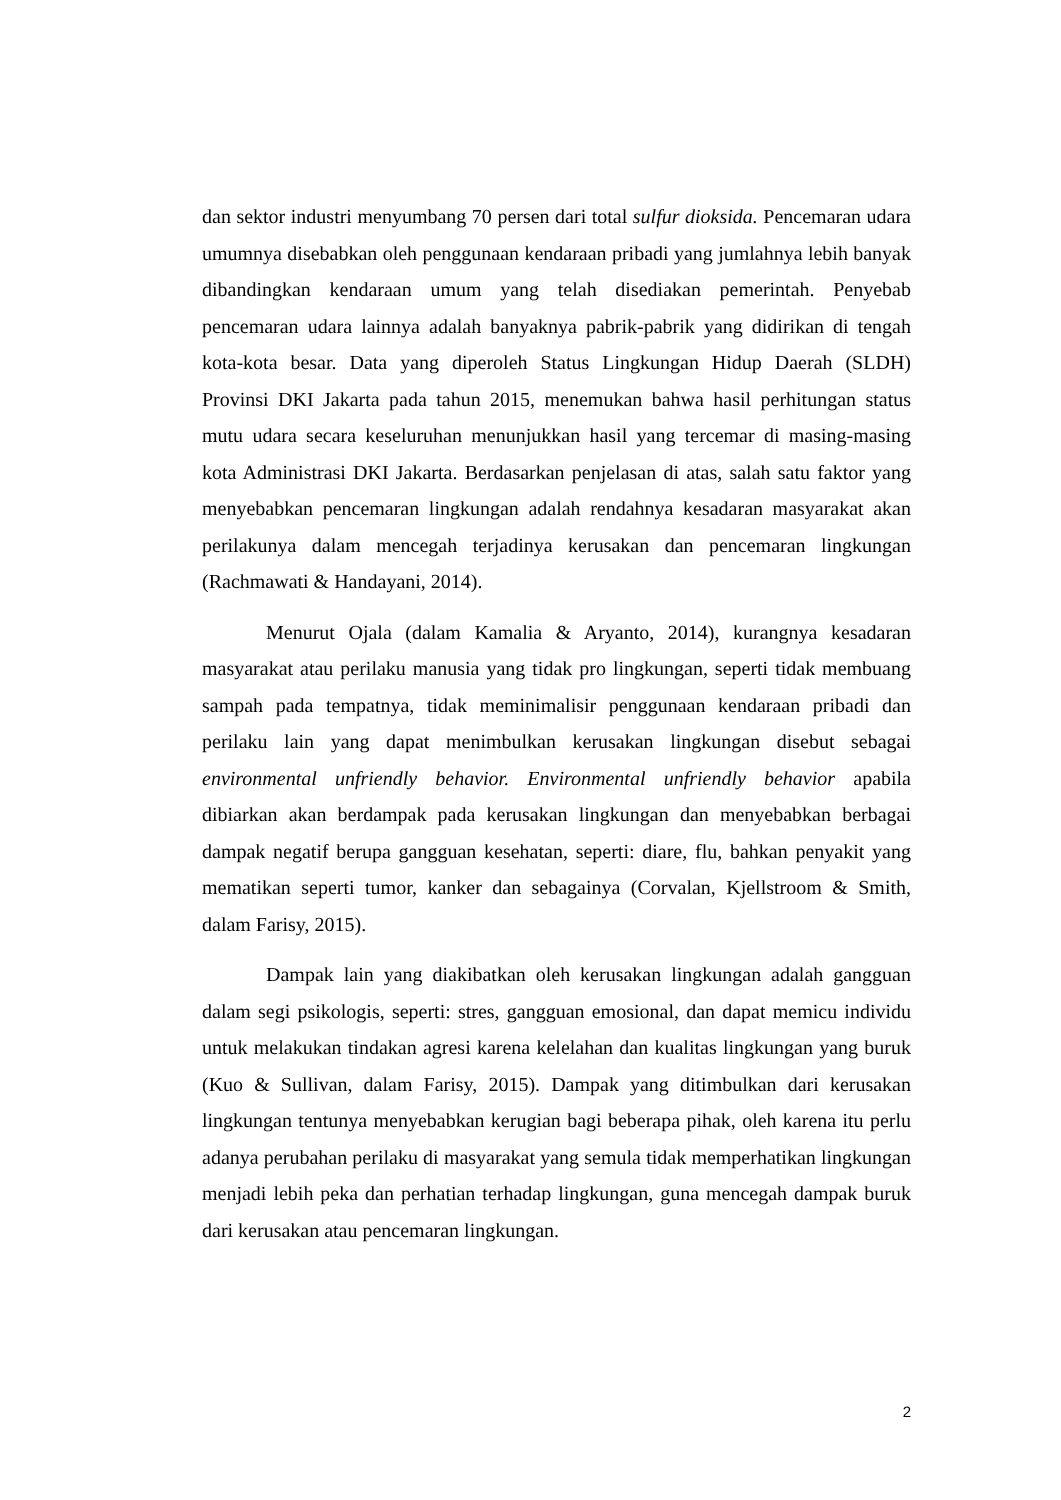dan sektor industri menyumbang 70 persen dari total sulfur dioksida. Pencemaran udara umumnya disebabkan oleh penggunaan kendaraan pribadi yang jumlahnya lebih banyak dibandingkan kendaraan umum yang telah disediakan pemerintah. Penyebab pencemaran udara lainnya adalah banyaknya pabrik-pabrik yang didirikan di tengah kota-kota besar. Data yang diperoleh Status Lingkungan Hidup Daerah (SLDH) Provinsi DKI Jakarta pada tahun 2015, menemukan bahwa hasil perhitungan status mutu udara secara keseluruhan menunjukkan hasil yang tercemar di masing-masing kota Administrasi DKI Jakarta. Berdasarkan penjelasan di atas, salah satu faktor yang menyebabkan pencemaran lingkungan adalah rendahnya kesadaran masyarakat akan perilakunya dalam mencegah terjadinya kerusakan dan pencemaran lingkungan (Rachmawati & Handayani, 2014).
Menurut Ojala (dalam Kamalia & Aryanto, 2014), kurangnya kesadaran masyarakat atau perilaku manusia yang tidak pro lingkungan, seperti tidak membuang sampah pada tempatnya, tidak meminimalisir penggunaan kendaraan pribadi dan perilaku lain yang dapat menimbulkan kerusakan lingkungan disebut sebagai environmental unfriendly behavior. Environmental unfriendly behavior apabila dibiarkan akan berdampak pada kerusakan lingkungan dan menyebabkan berbagai dampak negatif berupa gangguan kesehatan, seperti: diare, flu, bahkan penyakit yang mematikan seperti tumor, kanker dan sebagainya (Corvalan, Kjellstroom & Smith, dalam Farisy, 2015).
Dampak lain yang diakibatkan oleh kerusakan lingkungan adalah gangguan dalam segi psikologis, seperti: stres, gangguan emosional, dan dapat memicu individu untuk melakukan tindakan agresi karena kelelahan dan kualitas lingkungan yang buruk (Kuo & Sullivan, dalam Farisy, 2015). Dampak yang ditimbulkan dari kerusakan lingkungan tentunya menyebabkan kerugian bagi beberapa pihak, oleh karena itu perlu adanya perubahan perilaku di masyarakat yang semula tidak memperhatikan lingkungan menjadi lebih peka dan perhatian terhadap lingkungan, guna mencegah dampak buruk dari kerusakan atau pencemaran lingkungan.
2